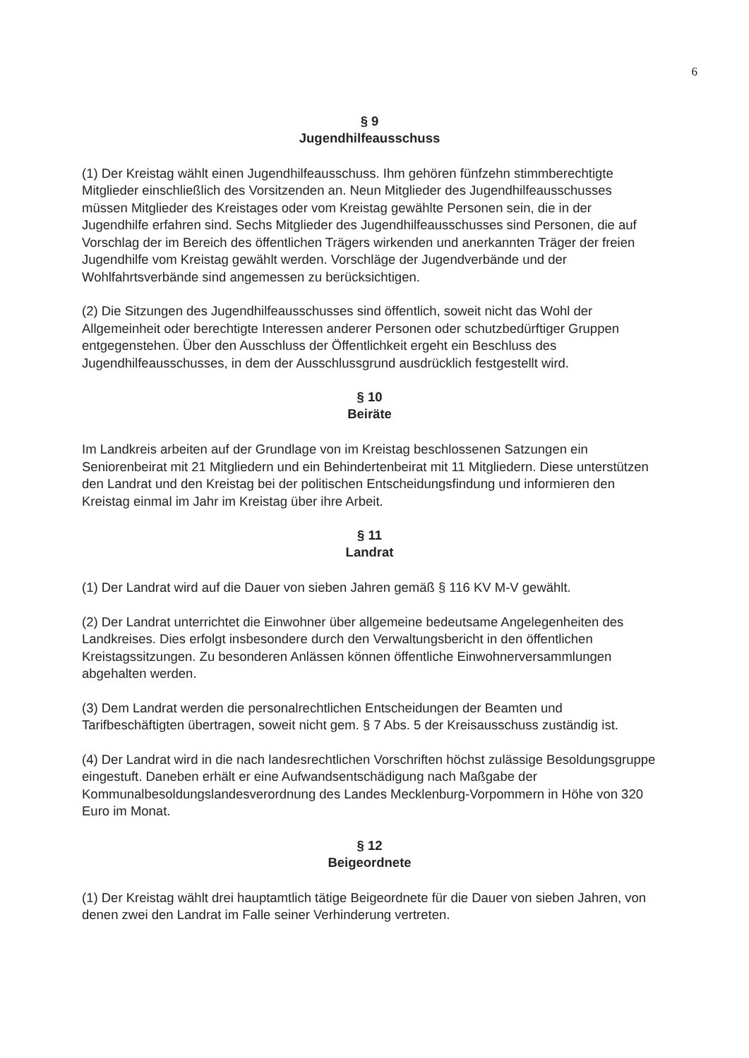6
§ 9
Jugendhilfeausschuss
(1) Der Kreistag wählt einen Jugendhilfeausschuss. Ihm gehören fünfzehn stimmberechtigte Mitglieder einschließlich des Vorsitzenden an. Neun Mitglieder des Jugendhilfeausschusses müssen Mitglieder des Kreistages oder vom Kreistag gewählte Personen sein, die in der Jugendhilfe erfahren sind. Sechs Mitglieder des Jugendhilfeausschusses sind Personen, die auf Vorschlag der im Bereich des öffentlichen Trägers wirkenden und anerkannten Träger der freien Jugendhilfe vom Kreistag gewählt werden. Vorschläge der Jugendverbände und der Wohlfahrtsverbände sind angemessen zu berücksichtigen.
(2) Die Sitzungen des Jugendhilfeausschusses sind öffentlich, soweit nicht das Wohl der Allgemeinheit oder berechtigte Interessen anderer Personen oder schutzbedürftiger Gruppen entgegenstehen. Über den Ausschluss der Öffentlichkeit ergeht ein Beschluss des Jugendhilfeausschusses, in dem der Ausschlussgrund ausdrücklich festgestellt wird.
§ 10
Beiräte
Im Landkreis arbeiten auf der Grundlage von im Kreistag beschlossenen Satzungen ein Seniorenbeirat mit 21 Mitgliedern und ein Behindertenbeirat mit 11 Mitgliedern. Diese unterstützen den Landrat und den Kreistag bei der politischen Entscheidungsfindung und informieren den Kreistag einmal im Jahr im Kreistag über ihre Arbeit.
§ 11
Landrat
(1) Der Landrat wird auf die Dauer von sieben Jahren gemäß § 116 KV M-V gewählt.
(2) Der Landrat unterrichtet die Einwohner über allgemeine bedeutsame Angelegenheiten des Landkreises. Dies erfolgt insbesondere durch den Verwaltungsbericht in den öffentlichen Kreistagssitzungen. Zu besonderen Anlässen können öffentliche Einwohnerversammlungen abgehalten werden.
(3) Dem Landrat werden die personalrechtlichen Entscheidungen der Beamten und Tarifbeschäftigten übertragen, soweit nicht gem. § 7 Abs. 5 der Kreisausschuss zuständig ist.
(4) Der Landrat wird in die nach landesrechtlichen Vorschriften höchst zulässige Besoldungsgruppe eingestuft. Daneben erhält er eine Aufwandsentschädigung nach Maßgabe der Kommunalbesoldungslandesverordnung des Landes Mecklenburg-Vorpommern in Höhe von 320 Euro im Monat.
§ 12
Beigeordnete
(1) Der Kreistag wählt drei hauptamtlich tätige Beigeordnete für die Dauer von sieben Jahren, von denen zwei den Landrat im Falle seiner Verhinderung vertreten.